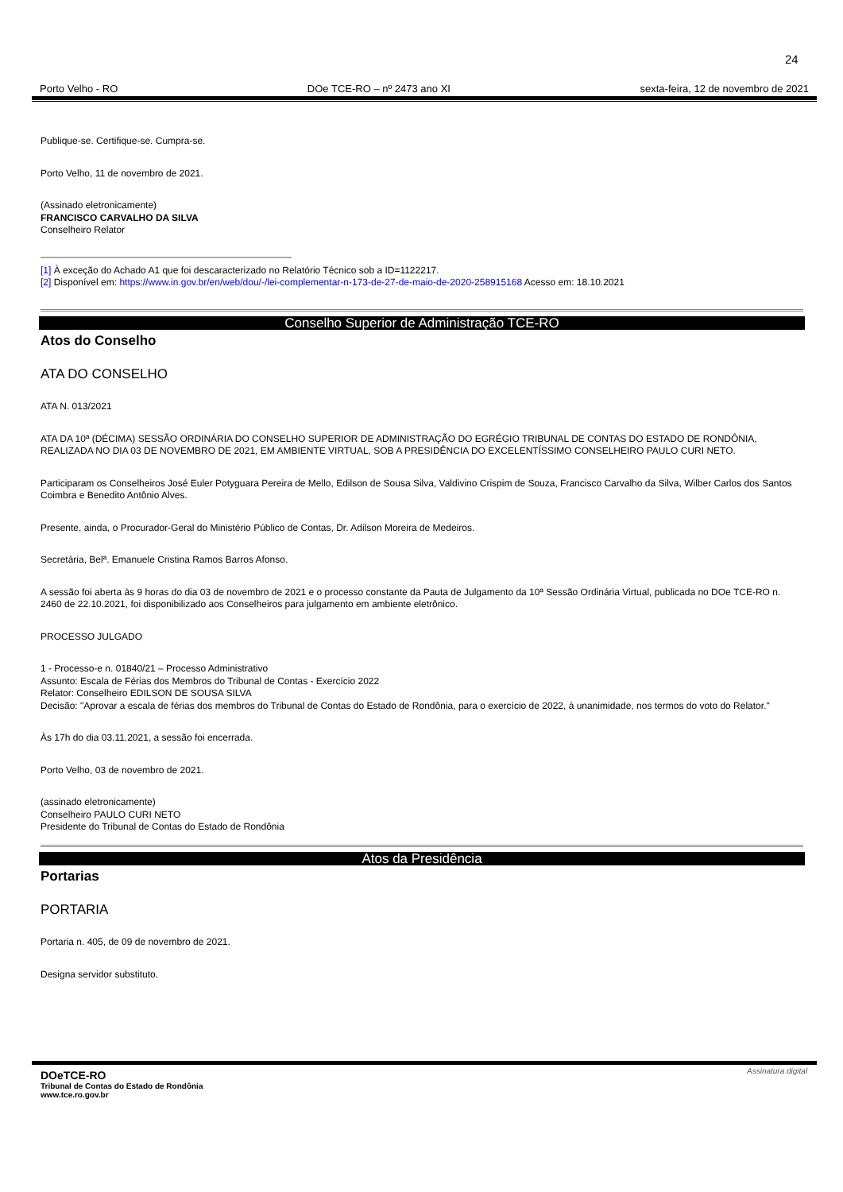24
Porto Velho - RO DOe TCE-RO – nº 2473 ano XI sexta-feira, 12 de novembro de 2021
Publique-se. Certifique-se. Cumpra-se.
Porto Velho, 11 de novembro de 2021.
(Assinado eletronicamente)
FRANCISCO CARVALHO DA SILVA
Conselheiro Relator
[1] À exceção do Achado A1 que foi descaracterizado no Relatório Técnico sob a ID=1122217.
[2] Disponível em: https://www.in.gov.br/en/web/dou/-/lei-complementar-n-173-de-27-de-maio-de-2020-258915168 Acesso em: 18.10.2021
Conselho Superior de Administração TCE-RO
Atos do Conselho
ATA DO CONSELHO
ATA N. 013/2021
ATA DA 10ª (DÉCIMA) SESSÃO ORDINÁRIA DO CONSELHO SUPERIOR DE ADMINISTRAÇÃO DO EGRÉGIO TRIBUNAL DE CONTAS DO ESTADO DE RONDÔNIA, REALIZADA NO DIA 03 DE NOVEMBRO DE 2021, EM AMBIENTE VIRTUAL, SOB A PRESIDÊNCIA DO EXCELENTÍSSIMO CONSELHEIRO PAULO CURI NETO.
Participaram os Conselheiros José Euler Potyguara Pereira de Mello, Edilson de Sousa Silva, Valdivino Crispim de Souza, Francisco Carvalho da Silva, Wilber Carlos dos Santos Coimbra e Benedito Antônio Alves.
Presente, ainda, o Procurador-Geral do Ministério Público de Contas, Dr. Adilson Moreira de Medeiros.
Secretária, Belª. Emanuele Cristina Ramos Barros Afonso.
A sessão foi aberta às 9 horas do dia 03 de novembro de 2021 e o processo constante da Pauta de Julgamento da 10ª Sessão Ordinária Virtual, publicada no DOe TCE-RO n. 2460 de 22.10.2021, foi disponibilizado aos Conselheiros para julgamento em ambiente eletrônico.
PROCESSO JULGADO
1 - Processo-e n. 01840/21 – Processo Administrativo
Assunto: Escala de Férias dos Membros do Tribunal de Contas - Exercício 2022
Relator: Conselheiro EDILSON DE SOUSA SILVA
Decisão: "Aprovar a escala de férias dos membros do Tribunal de Contas do Estado de Rondônia, para o exercício de 2022, à unanimidade, nos termos do voto do Relator."
Às 17h do dia 03.11.2021, a sessão foi encerrada.
Porto Velho, 03 de novembro de 2021.
(assinado eletronicamente)
Conselheiro PAULO CURI NETO
Presidente do Tribunal de Contas do Estado de Rondônia
Atos da Presidência
Portarias
PORTARIA
Portaria n. 405, de 09 de novembro de 2021.
Designa servidor substituto.
DOeTCE-RO
Tribunal de Contas do Estado de Rondônia
www.tce.ro.gov.br
Assinatura digital